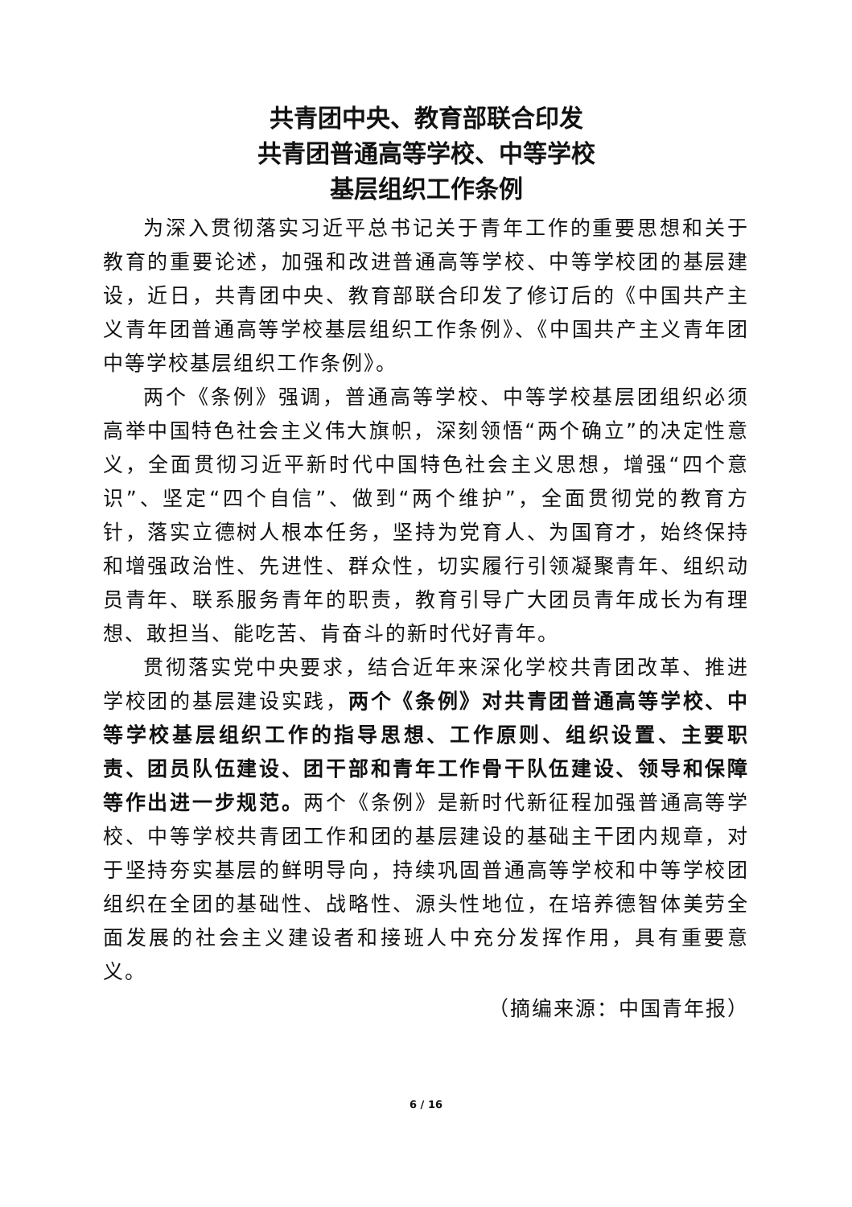共青团中央、教育部联合印发
共青团普通高等学校、中等学校
基层组织工作条例
为深入贯彻落实习近平总书记关于青年工作的重要思想和关于教育的重要论述，加强和改进普通高等学校、中等学校团的基层建设，近日，共青团中央、教育部联合印发了修订后的《中国共产主义青年团普通高等学校基层组织工作条例》、《中国共产主义青年团中等学校基层组织工作条例》。
两个《条例》强调，普通高等学校、中等学校基层团组织必须高举中国特色社会主义伟大旗帜，深刻领悟“两个确立”的决定性意义，全面贯彻习近平新时代中国特色社会主义思想，增强“四个意识”、坚定“四个自信”、做到“两个维护”，全面贯彻党的教育方针，落实立德树人根本任务，坚持为党育人、为国育才，始终保持和增强政治性、先进性、群众性，切实履行引领凝聚青年、组织动员青年、联系服务青年的职责，教育引导广大团员青年成长为有理想、敢担当、能吃苦、肯奋斗的新时代好青年。
贯彻落实党中央要求，结合近年来深化学校共青团改革、推进学校团的基层建设实践，两个《条例》对共青团普通高等学校、中等学校基层组织工作的指导思想、工作原则、组织设置、主要职责、团员队伍建设、团干部和青年工作骨干队伍建设、领导和保障等作出进一步规范。两个《条例》是新时代新征程加强普通高等学校、中等学校共青团工作和团的基层建设的基础主干团内规章，对于坚持夯实基层的鲜明导向，持续巩固普通高等学校和中等学校团组织在全团的基础性、战略性、源头性地位，在培养德智体美劳全面发展的社会主义建设者和接班人中充分发挥作用，具有重要意义。
（摘编来源：中国青年报）
6 / 16